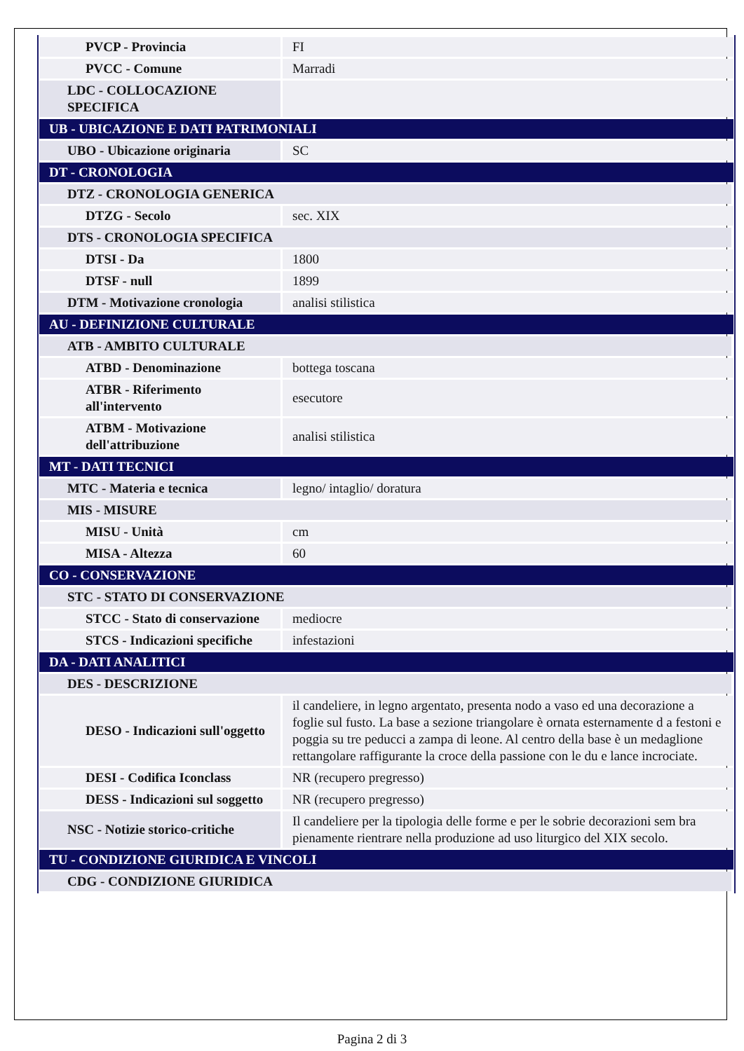| PVCP - Provincia | FI |
| PVCC - Comune | Marradi |
| LDC - COLLOCAZIONE SPECIFICA | |
| UB - UBICAZIONE E DATI PATRIMONIALI | |
| UBO - Ubicazione originaria | SC |
| DT - CRONOLOGIA | |
| DTZ - CRONOLOGIA GENERICA | |
| DTZG - Secolo | sec. XIX |
| DTS - CRONOLOGIA SPECIFICA | |
| DTSI - Da | 1800 |
| DTSF - null | 1899 |
| DTM - Motivazione cronologia | analisi stilistica |
| AU - DEFINIZIONE CULTURALE | |
| ATB - AMBITO CULTURALE | |
| ATBD - Denominazione | bottega toscana |
| ATBR - Riferimento all'intervento | esecutore |
| ATBM - Motivazione dell'attribuzione | analisi stilistica |
| MT - DATI TECNICI | |
| MTC - Materia e tecnica | legno/ intaglio/ doratura |
| MIS - MISURE | |
| MISU - Unità | cm |
| MISA - Altezza | 60 |
| CO - CONSERVAZIONE | |
| STC - STATO DI CONSERVAZIONE | |
| STCC - Stato di conservazione | mediocre |
| STCS - Indicazioni specifiche | infestazioni |
| DA - DATI ANALITICI | |
| DES - DESCRIZIONE | |
| DESO - Indicazioni sull'oggetto | il candeliere, in legno argentato, presenta nodo a vaso ed una decorazione a foglie sul fusto. La base a sezione triangolare è ornata esternamente d a festoni e poggia su tre peducci a zampa di leone. Al centro della base è un medaglione rettangolare raffigurante la croce della passione con le du e lance incrociate. |
| DESI - Codifica Iconclass | NR (recupero pregresso) |
| DESS - Indicazioni sul soggetto | NR (recupero pregresso) |
| NSC - Notizie storico-critiche | Il candeliere per la tipologia delle forme e per le sobrie decorazioni sem bra pienamente rientrare nella produzione ad uso liturgico del XIX secolo. |
| TU - CONDIZIONE GIURIDICA E VINCOLI | |
| CDG - CONDIZIONE GIURIDICA | |
Pagina 2 di 3